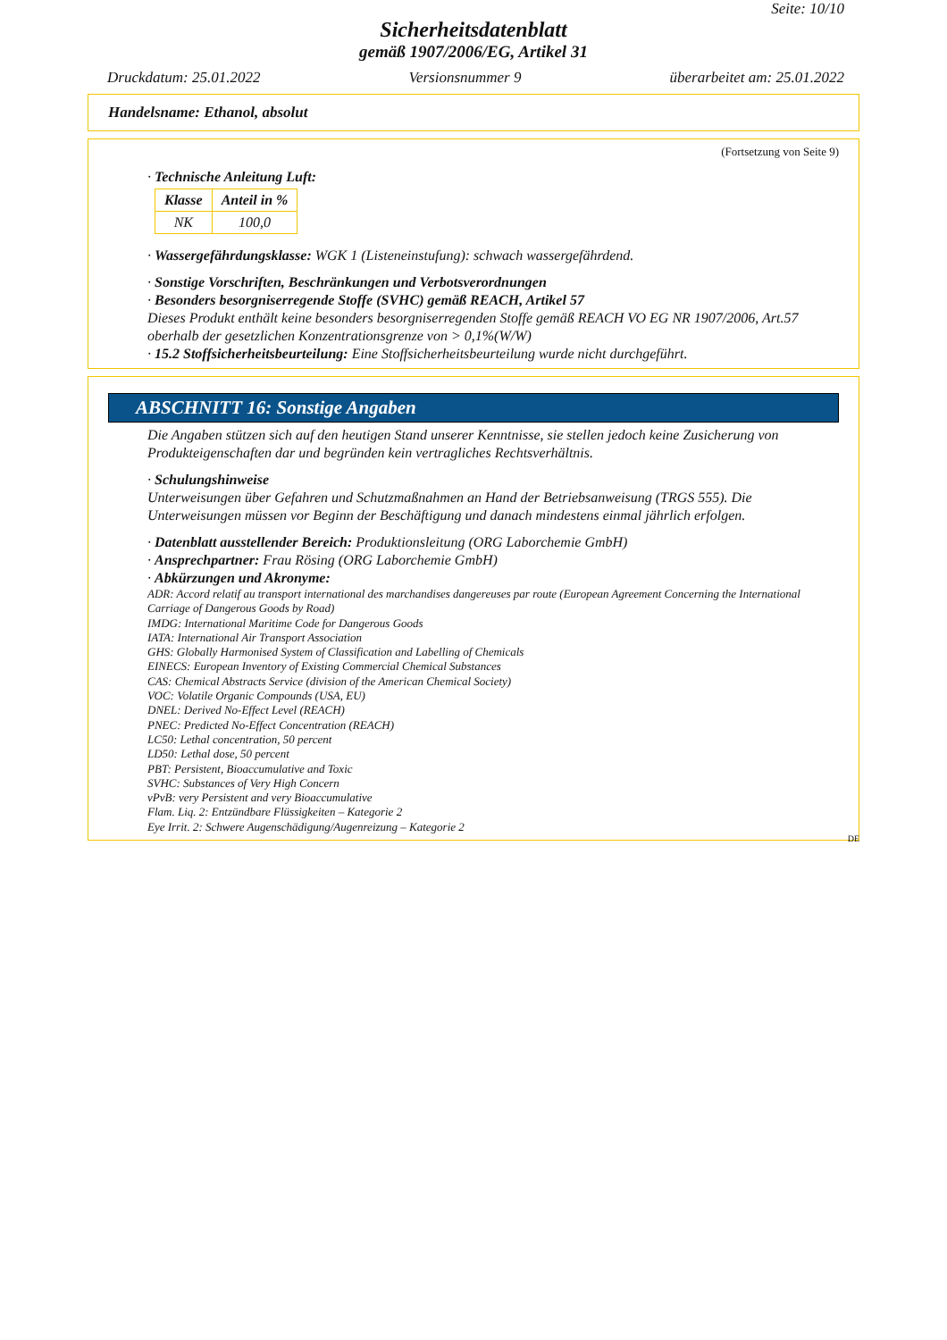Seite: 10/10
Sicherheitsdatenblatt
gemäß 1907/2006/EG, Artikel 31
Druckdatum: 25.01.2022 Versionsnummer 9 überarbeitet am: 25.01.2022
Handelsname: Ethanol, absolut
(Fortsetzung von Seite 9)
· Technische Anleitung Luft:
| Klasse | Anteil in % |
| --- | --- |
| NK | 100,0 |
· Wassergefährdungsklasse: WGK 1 (Listeneinstufung): schwach wassergefährdend.
· Sonstige Vorschriften, Beschränkungen und Verbotsverordnungen
· Besonders besorgniserregende Stoffe (SVHC) gemäß REACH, Artikel 57
Dieses Produkt enthält keine besonders besorgniserregenden Stoffe gemäß REACH VO EG NR 1907/2006, Art.57 oberhalb der gesetzlichen Konzentrationsgrenze von > 0,1%(W/W)
· 15.2 Stoffsicherheitsbeurteilung: Eine Stoffsicherheitsbeurteilung wurde nicht durchgeführt.
ABSCHNITT 16: Sonstige Angaben
Die Angaben stützen sich auf den heutigen Stand unserer Kenntnisse, sie stellen jedoch keine Zusicherung von Produkteigenschaften dar und begründen kein vertragliches Rechtsverhältnis.
· Schulungshinweise
Unterweisungen über Gefahren und Schutzmaßnahmen an Hand der Betriebsanweisung (TRGS 555). Die Unterweisungen müssen vor Beginn der Beschäftigung und danach mindestens einmal jährlich erfolgen.
· Datenblatt ausstellender Bereich: Produktionsleitung (ORG Laborchemie GmbH)
· Ansprechpartner: Frau Rösing (ORG Laborchemie GmbH)
· Abkürzungen und Akronyme:
ADR: Accord relatif au transport international des marchandises dangereuses par route (European Agreement Concerning the International Carriage of Dangerous Goods by Road)
IMDG: International Maritime Code for Dangerous Goods
IATA: International Air Transport Association
GHS: Globally Harmonised System of Classification and Labelling of Chemicals
EINECS: European Inventory of Existing Commercial Chemical Substances
CAS: Chemical Abstracts Service (division of the American Chemical Society)
VOC: Volatile Organic Compounds (USA, EU)
DNEL: Derived No-Effect Level (REACH)
PNEC: Predicted No-Effect Concentration (REACH)
LC50: Lethal concentration, 50 percent
LD50: Lethal dose, 50 percent
PBT: Persistent, Bioaccumulative and Toxic
SVHC: Substances of Very High Concern
vPvB: very Persistent and very Bioaccumulative
Flam. Liq. 2: Entzündbare Flüssigkeiten – Kategorie 2
Eye Irrit. 2: Schwere Augenschädigung/Augenreizung – Kategorie 2
DE